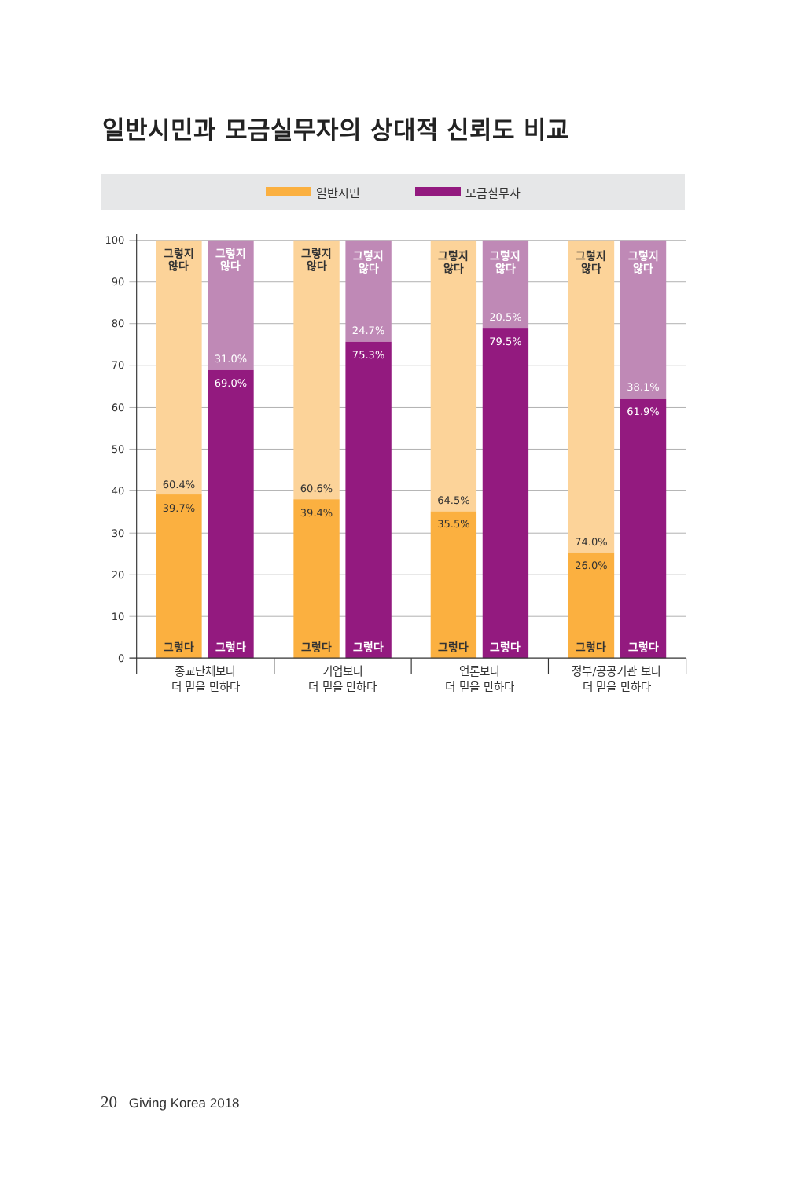일반시민과 모금실무자의 상대적 신뢰도 비교
일반시민 모금실무자
100
90
80
70
60
50
40
30
20
10
0
그렇지
않다
그렇지
않다
그렇지
않다
그렇지
않다
그렇지
않다
그렇지
않다
그렇지
않다
그렇지
않다
그렇다
그렇다
그렇다
그렇다
그렇다
그렇다
그렇다
그렇다
60.4%
39.7%
31.0%
69.0%
60.6%
39.4%
24.7%
75.3%
64.5%
35.5%
20.5%
79.5%
74.0%
26.0%
38.1%
61.9%
종교단체보다
더 믿을 만하다
기업보다
더 믿을 만하다
언론보다
더 믿을 만하다
정부/공공기관 보다
더 믿을 만하다
20 Giving Korea 2018